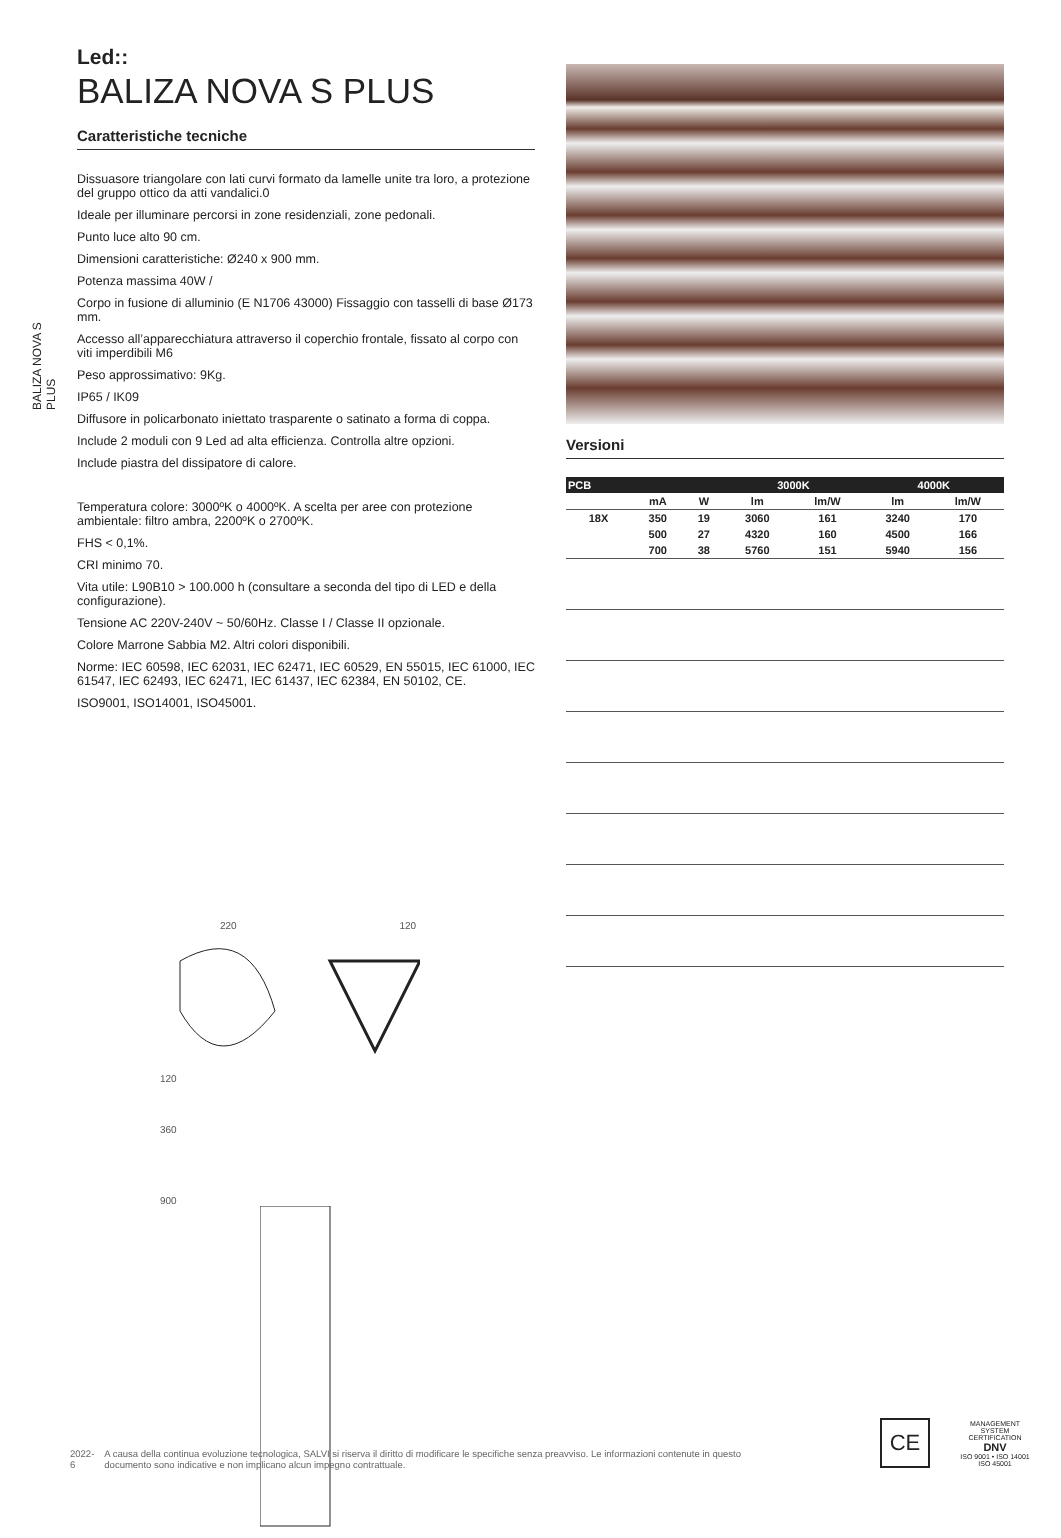BALIZA NOVA S PLUS
Led::
BALIZA NOVA S PLUS
Caratteristiche tecniche
Dissuasore triangolare con lati curvi formato da lamelle unite tra loro, a protezione del gruppo ottico da atti vandalici.0
Ideale per illuminare percorsi in zone residenziali, zone pedonali.
Punto luce alto 90 cm.
Dimensioni caratteristiche: Ø240 x 900 mm.
Potenza massima 40W /
Corpo in fusione di alluminio (E N1706 43000) Fissaggio con tasselli di base Ø173 mm.
Accesso all’apparecchiatura attraverso il coperchio frontale, fissato al corpo con viti imperdibili M6
Peso approssimativo: 9Kg.
IP65 / IK09
Diffusore in policarbonato iniettato trasparente o satinato a forma di coppa.
Include 2 moduli con 9 Led ad alta efficienza. Controlla altre opzioni.
Include piastra del dissipatore di calore.
Temperatura colore: 3000ºK o 4000ºK. A scelta per aree con protezione ambientale: filtro ambra, 2200ºK o 2700ºK.
FHS < 0,1%.
CRI minimo 70.
Vita utile: L90B10 > 100.000 h (consultare a seconda del tipo di LED e della configurazione).
Tensione AC 220V-240V ~ 50/60Hz. Classe I / Classe II opzionale.
Colore Marrone Sabbia M2. Altri colori disponibili.
Norme: IEC 60598, IEC 62031, IEC 62471, IEC 60529, EN 55015, IEC 61000, IEC 61547, IEC 62493, IEC 62471, IEC 61437, IEC 62384, EN 50102, CE.
ISO9001, ISO14001, ISO45001.
220 120
120
360
900
Versioni
| PCB | | | 3000K | | 4000K | |
| --- | --- | --- | --- | --- | --- | --- |
| | mA | W | lm | lm/W | lm | lm/W |
| 18X | 350 | 19 | 3060 | 161 | 3240 | 170 |
| | 500 | 27 | 4320 | 160 | 4500 | 166 |
| | 700 | 38 | 5760 | 151 | 5940 | 156 |
2022-6 A causa della continua evoluzione tecnologica, SALVI si riserva il diritto di modificare le specifiche senza preavviso. Le informazioni contenute in questo documento sono indicative e non implicano alcun impegno contrattuale.
CE
MANAGEMENT SYSTEM CERTIFICATION
DNV
ISO 9001 • ISO 14001
ISO 45001